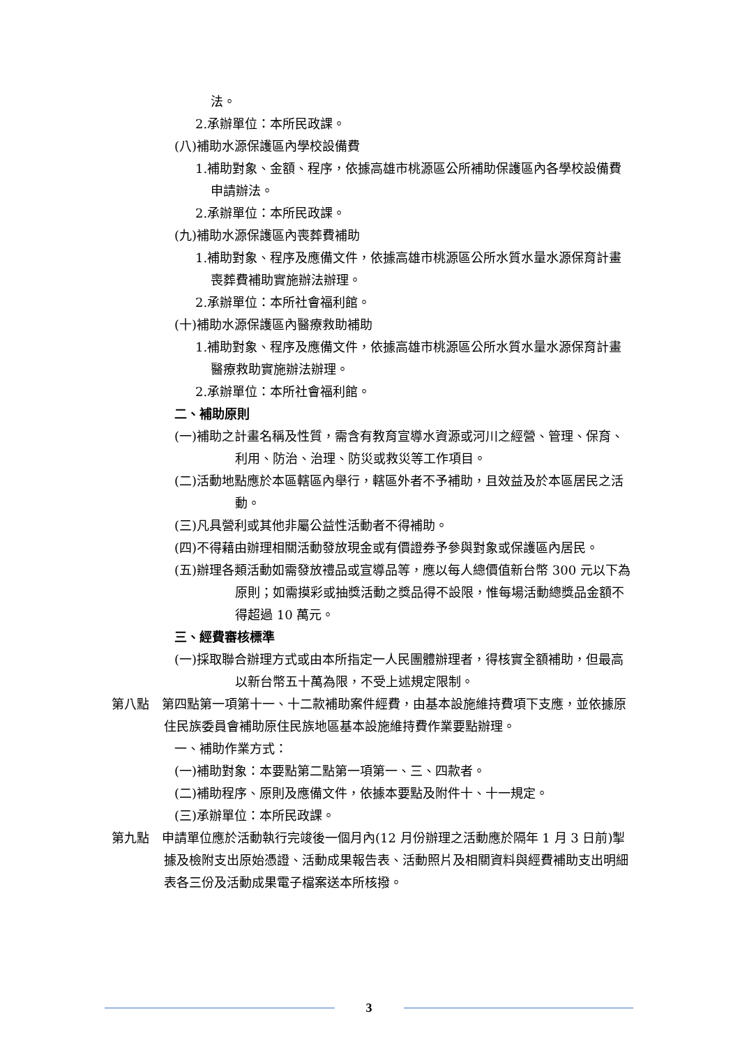法。
2.承辦單位：本所民政課。
(八)補助水源保護區內學校設備費
1.補助對象、金額、程序，依據高雄市桃源區公所補助保護區內各學校設備費申請辦法。
2.承辦單位：本所民政課。
(九)補助水源保護區內喪葬費補助
1.補助對象、程序及應備文件，依據高雄市桃源區公所水質水量水源保育計畫喪葬費補助實施辦法辦理。
2.承辦單位：本所社會福利館。
(十)補助水源保護區內醫療救助補助
1.補助對象、程序及應備文件，依據高雄市桃源區公所水質水量水源保育計畫醫療救助實施辦法辦理。
2.承辦單位：本所社會福利館。
二、補助原則
(一)補助之計畫名稱及性質，需含有教育宣導水資源或河川之經營、管理、保育、利用、防治、治理、防災或救災等工作項目。
(二)活動地點應於本區轄區內舉行，轄區外者不予補助，且效益及於本區居民之活動。
(三)凡具營利或其他非屬公益性活動者不得補助。
(四)不得藉由辦理相關活動發放現金或有價證券予參與對象或保護區內居民。
(五)辦理各類活動如需發放禮品或宣導品等，應以每人總價值新台幣 300 元以下為原則；如需摸彩或抽獎活動之獎品得不設限，惟每場活動總獎品金額不得超過 10 萬元。
三、經費審核標準
(一)採取聯合辦理方式或由本所指定一人民團體辦理者，得核實全額補助，但最高以新台幣五十萬為限，不受上述規定限制。
第八點　第四點第一項第十一、十二款補助案件經費，由基本設施維持費項下支應，並依據原住民族委員會補助原住民族地區基本設施維持費作業要點辦理。
一、補助作業方式：
(一)補助對象：本要點第二點第一項第一、三、四款者。
(二)補助程序、原則及應備文件，依據本要點及附件十、十一規定。
(三)承辦單位：本所民政課。
第九點　申請單位應於活動執行完竣後一個月內(12 月份辦理之活動應於隔年 1 月 3 日前)掣據及檢附支出原始憑證、活動成果報告表、活動照片及相關資料與經費補助支出明細表各三份及活動成果電子檔案送本所核撥。
3